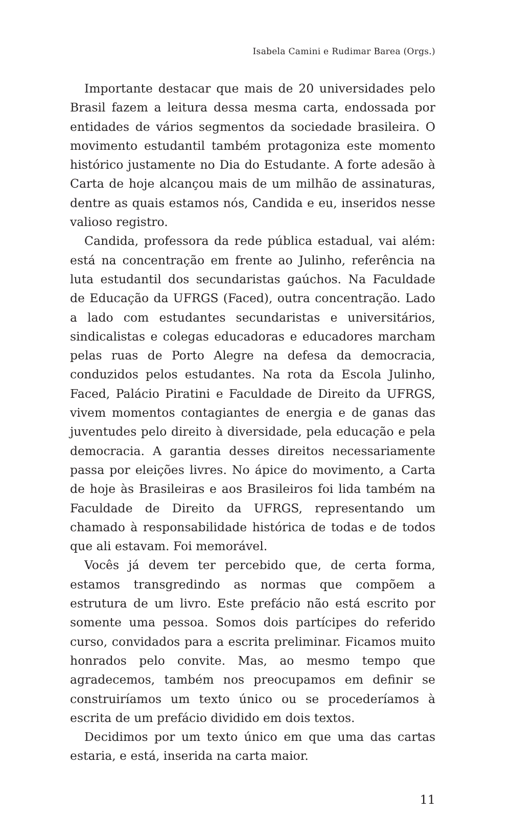Isabela Camini e Rudimar Barea (Orgs.)
Importante destacar que mais de 20 universidades pelo Brasil fazem a leitura dessa mesma carta, endossada por entidades de vários segmentos da sociedade brasileira. O movimento estudantil também protagoniza este momento histórico justamente no Dia do Estudante. A forte adesão à Carta de hoje alcançou mais de um milhão de assinaturas, dentre as quais estamos nós, Candida e eu, inseridos nesse valioso registro.
Candida, professora da rede pública estadual, vai além: está na concentração em frente ao Julinho, referência na luta estudantil dos secundaristas gaúchos. Na Faculdade de Educação da UFRGS (Faced), outra concentração. Lado a lado com estudantes secundaristas e universitários, sindicalistas e colegas educadoras e educadores marcham pelas ruas de Porto Alegre na defesa da democracia, conduzidos pelos estudantes. Na rota da Escola Julinho, Faced, Palácio Piratini e Faculdade de Direito da UFRGS, vivem momentos contagiantes de energia e de ganas das juventudes pelo direito à diversidade, pela educação e pela democracia. A garantia desses direitos necessariamente passa por eleições livres. No ápice do movimento, a Carta de hoje às Brasileiras e aos Brasileiros foi lida também na Faculdade de Direito da UFRGS, representando um chamado à responsabilidade histórica de todas e de todos que ali estavam. Foi memorável.
Vocês já devem ter percebido que, de certa forma, estamos transgredindo as normas que compõem a estrutura de um livro. Este prefácio não está escrito por somente uma pessoa. Somos dois partícipes do referido curso, convidados para a escrita preliminar. Ficamos muito honrados pelo convite. Mas, ao mesmo tempo que agradecemos, também nos preocupamos em definir se construiríamos um texto único ou se procederíamos à escrita de um prefácio dividido em dois textos.
Decidimos por um texto único em que uma das cartas estaria, e está, inserida na carta maior.
11